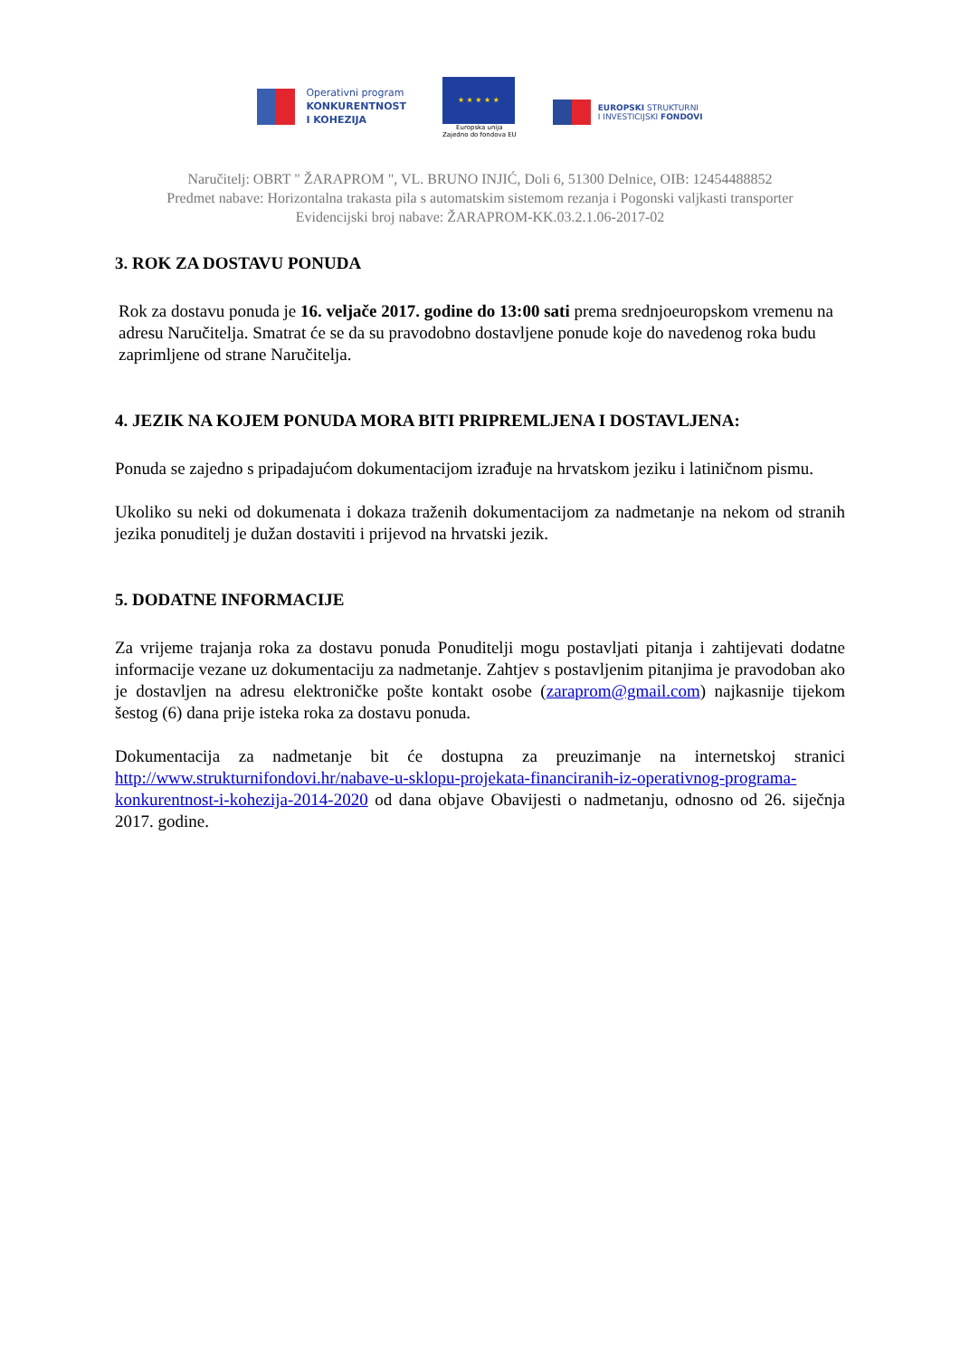Operativni program
KONKURENTNOST
I KOHEZIJA
★ ★ ★ ★ ★
Europska unija
Zajedno do fondova EU
EUROPSKI STRUKTURNI
I INVESTICIJSKI FONDOVI
Naručitelj: OBRT " ŽARAPROM ", VL. BRUNO INJIĆ, Doli 6, 51300 Delnice, OIB: 12454488852
Predmet nabave: Horizontalna trakasta pila s automatskim sistemom rezanja i Pogonski valjkasti transporter
Evidencijski broj nabave: ŽARAPROM-KK.03.2.1.06-2017-02
3. ROK ZA DOSTAVU PONUDA
Rok za dostavu ponuda je 16. veljače 2017. godine do 13:00 sati prema srednjoeuropskom vremenu na adresu Naručitelja. Smatrat će se da su pravodobno dostavljene ponude koje do navedenog roka budu zaprimljene od strane Naručitelja.
4. JEZIK NA KOJEM PONUDA MORA BITI PRIPREMLJENA I DOSTAVLJENA:
Ponuda se zajedno s pripadajućom dokumentacijom izrađuje na hrvatskom jeziku i latiničnom pismu.
Ukoliko su neki od dokumenata i dokaza traženih dokumentacijom za nadmetanje na nekom od stranih jezika ponuditelj je dužan dostaviti i prijevod na hrvatski jezik.
5. DODATNE INFORMACIJE
Za vrijeme trajanja roka za dostavu ponuda Ponuditelji mogu postavljati pitanja i zahtijevati dodatne informacije vezane uz dokumentaciju za nadmetanje. Zahtjev s postavljenim pitanjima je pravodoban ako je dostavljen na adresu elektroničke pošte kontakt osobe (zaraprom@gmail.com) najkasnije tijekom šestog (6) dana prije isteka roka za dostavu ponuda.
Dokumentacija za nadmetanje bit će dostupna za preuzimanje na internetskoj stranici http://www.strukturnifondovi.hr/nabave-u-sklopu-projekata-financiranih-iz-operativnog-programa-konkurentnost-i-kohezija-2014-2020 od dana objave Obavijesti o nadmetanju, odnosno od 26. siječnja 2017. godine.